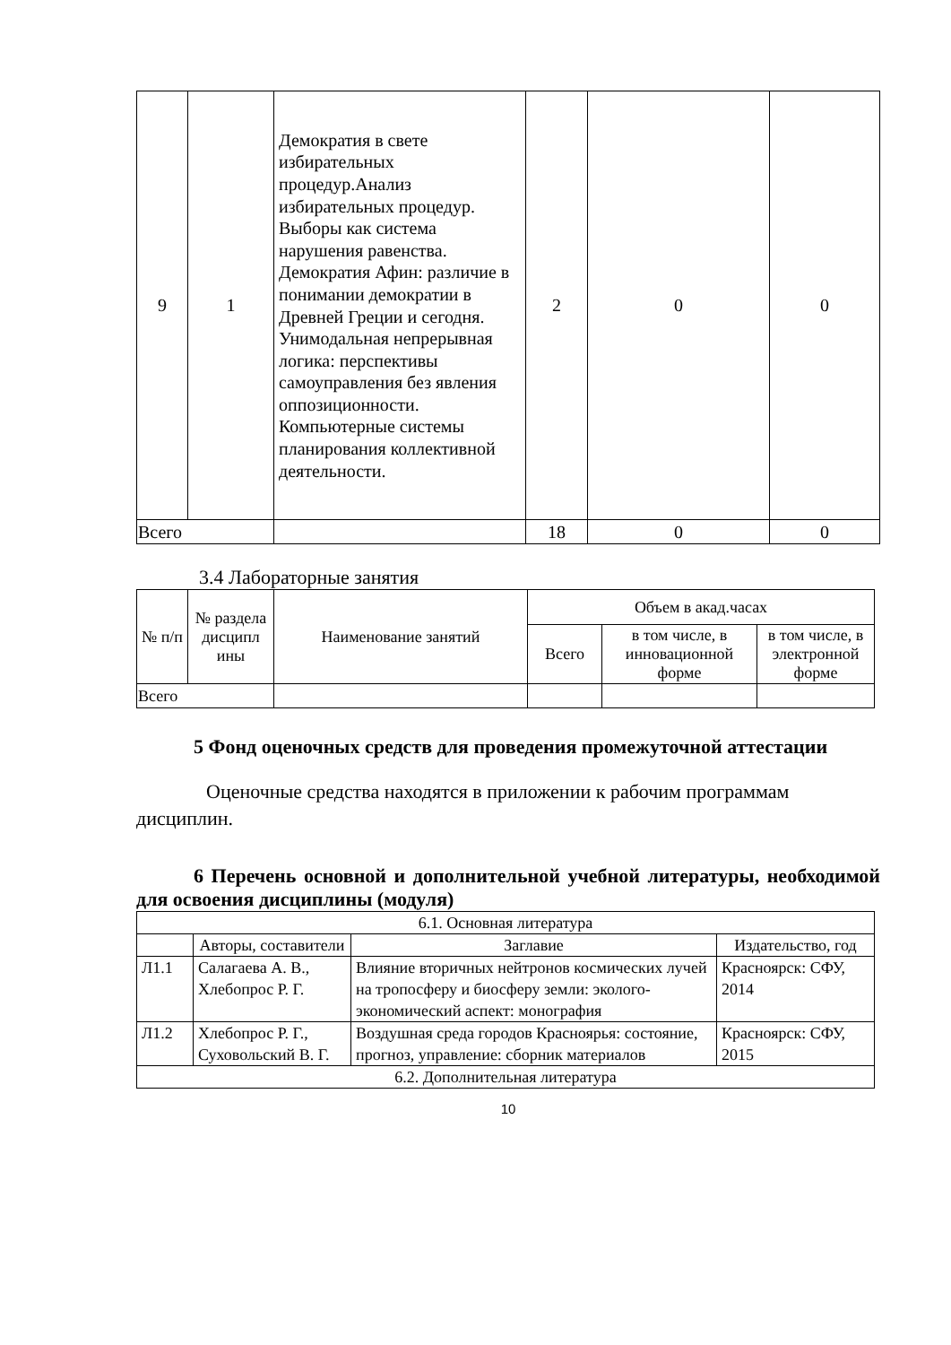| 9 | 1 | Демократия в свете избирательных процедур.Анализ избирательных процедур. Выборы как система нарушения равенства. Демократия Афин: различие в понимании демократии в Древней Греции и сегодня. Унимодальная непрерывная логика: перспективы самоуправления без явления оппозиционности. Компьютерные системы планирования коллективной деятельности. | 2 | 0 | 0 |
| Всего | | | 18 | 0 | 0 |
3.4 Лабораторные занятия
| № п/п | № раздела дисципл ины | Наименование занятий | Объем в акад.часах | | |
| | | | Всего | в том числе, в инновационной форме | в том числе, в электронной форме |
| Всего | | | | | |
5 Фонд оценочных средств для проведения промежуточной аттестации
Оценочные средства находятся в приложении к рабочим программам дисциплин.
6 Перечень основной и дополнительной учебной литературы, необходимой для освоения дисциплины (модуля)
| 6.1. Основная литература | | | |
| | Авторы, составители | Заглавие | Издательство, год |
| Л1.1 | Салагаева А. В., Хлебопрос Р. Г. | Влияние вторичных нейтронов космических лучей на тропосферу и биосферу земли: эколого-экономический аспект: монография | Красноярск: СФУ, 2014 |
| Л1.2 | Хлебопрос Р. Г., Суховольский В. Г. | Воздушная среда городов Красноярья: состояние, прогноз, управление: сборник материалов | Красноярск: СФУ, 2015 |
| 6.2. Дополнительная литература | | | |
10